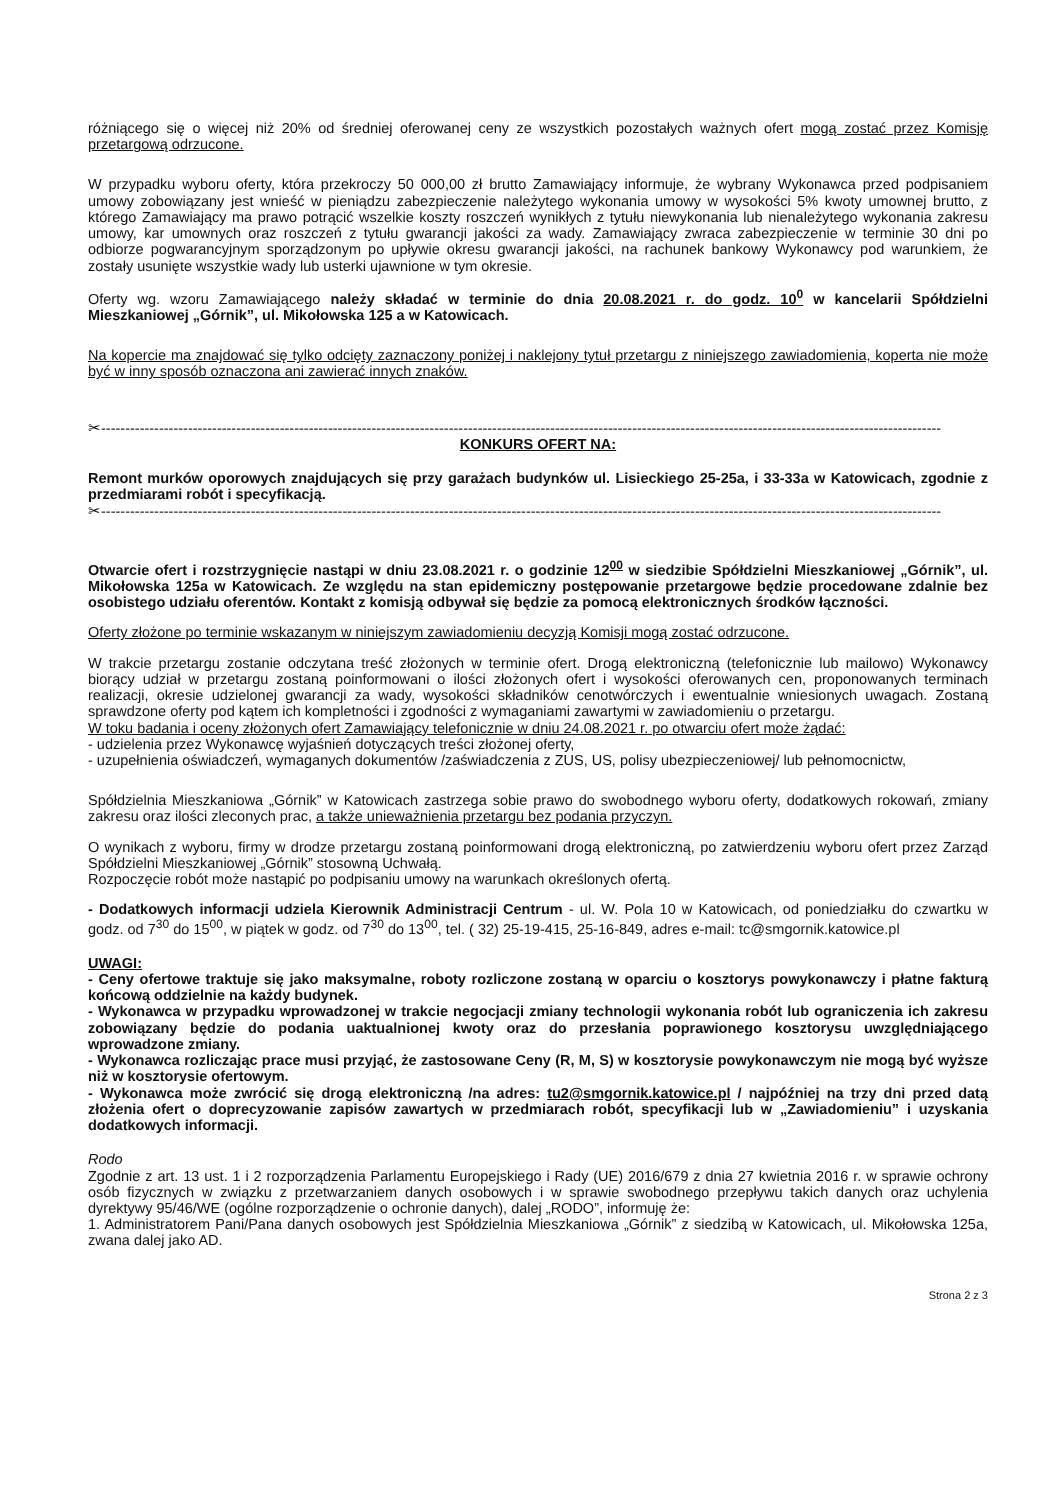różniącego się o więcej niż 20% od średniej oferowanej ceny ze wszystkich pozostałych ważnych ofert mogą zostać przez Komisję przetargową odrzucone.
W przypadku wyboru oferty, która przekroczy 50 000,00 zł brutto Zamawiający informuje, że wybrany Wykonawca przed podpisaniem umowy zobowiązany jest wnieść w pieniądzu zabezpieczenie należytego wykonania umowy w wysokości 5% kwoty umownej brutto, z którego Zamawiający ma prawo potrącić wszelkie koszty roszczeń wynikłych z tytułu niewykonania lub nienależytego wykonania zakresu umowy, kar umownych oraz roszczeń z tytułu gwarancji jakości za wady. Zamawiający zwraca zabezpieczenie w terminie 30 dni po odbiorze pogwarancyjnym sporządzonym po upływie okresu gwarancji jakości, na rachunek bankowy Wykonawcy pod warunkiem, że zostały usunięte wszystkie wady lub usterki ujawnione w tym okresie.
Oferty wg. wzoru Zamawiającego należy składać w terminie do dnia 20.08.2021 r. do godz. 10<sup>0</sup> w kancelarii Spółdzielni Mieszkaniowej „Górnik”, ul. Mikołowska 125 a w Katowicach.
Na kopercie ma znajdować się tylko odcięty zaznaczony poniżej i naklejony tytuł przetargu z niniejszego zawiadomienia, koperta nie może być w inny sposób oznaczona ani zawierać innych znaków.
✂------------------------------------------------------------------------------------------------------------------------------------------------------------------------------
KONKURS OFERT NA:
Remont murków oporowych znajdujących się przy garażach budynków ul. Lisieckiego 25-25a, i 33-33a w Katowicach, zgodnie z przedmiarami robót i specyfikacją.
✂------------------------------------------------------------------------------------------------------------------------------------------------------------------------------
Otwarcie ofert i rozstrzygnięcie nastąpi w dniu 23.08.2021 r. o godzinie 12<sup>00</sup> w siedzibie Spółdzielni Mieszkaniowej „Górnik”, ul. Mikołowska 125a w Katowicach. Ze względu na stan epidemiczny postępowanie przetargowe będzie procedowane zdalnie bez osobistego udziału oferentów. Kontakt z komisją odbywał się będzie za pomocą elektronicznych środków łączności.
Oferty złożone po terminie wskazanym w niniejszym zawiadomieniu decyzją Komisji mogą zostać odrzucone.
W trakcie przetargu zostanie odczytana treść złożonych w terminie ofert. Drogą elektroniczną (telefonicznie lub mailowo) Wykonawcy biorący udział w przetargu zostaną poinformowani o ilości złożonych ofert i wysokości oferowanych cen, proponowanych terminach realizacji, okresie udzielonej gwarancji za wady, wysokości składników cenotwórczych i ewentualnie wniesionych uwagach. Zostaną sprawdzone oferty pod kątem ich kompletności i zgodności z wymaganiami zawartymi w zawiadomieniu o przetargu.
W toku badania i oceny złożonych ofert Zamawiający telefonicznie w dniu 24.08.2021 r. po otwarciu ofert może żądać:
- udzielenia przez Wykonawcę wyjaśnień dotyczących treści złożonej oferty,
- uzupełnienia oświadczeń, wymaganych dokumentów /zaświadczenia z ZUS, US, polisy ubezpieczeniowej/ lub pełnomocnictw,
Spółdzielnia Mieszkaniowa „Górnik” w Katowicach zastrzega sobie prawo do swobodnego wyboru oferty, dodatkowych rokowań, zmiany zakresu oraz ilości zleconych prac, a także unieważnienia przetargu bez podania przyczyn.
O wynikach z wyboru, firmy w drodze przetargu zostaną poinformowani drogą elektroniczną, po zatwierdzeniu wyboru ofert przez Zarząd Spółdzielni Mieszkaniowej „Górnik” stosowną Uchwałą.
Rozpoczęcie robót może nastąpić po podpisaniu umowy na warunkach określonych ofertą.
- Dodatkowych informacji udziela Kierownik Administracji Centrum - ul. W. Pola 10 w Katowicach, od poniedziałku do czwartku w godz. od 7<sup>30</sup> do 15<sup>00</sup>, w piątek w godz. od 7<sup>30</sup> do 13<sup>00</sup>, tel. ( 32) 25-19-415, 25-16-849, adres e-mail: tc@smgornik.katowice.pl
UWAGI:
- Ceny ofertowe traktuje się jako maksymalne, roboty rozliczone zostaną w oparciu o kosztorys powykonawczy i płatne fakturą końcową oddzielnie na każdy budynek.
- Wykonawca w przypadku wprowadzonej w trakcie negocjacji zmiany technologii wykonania robót lub ograniczenia ich zakresu zobowiązany będzie do podania uaktualnionej kwoty oraz do przesłania poprawionego kosztorysu uwzględniającego wprowadzone zmiany.
- Wykonawca rozliczając prace musi przyjąć, że zastosowane Ceny (R, M, S) w kosztorysie powykonawczym nie mogą być wyższe niż w kosztorysie ofertowym.
- Wykonawca może zwrócić się drogą elektroniczną /na adres: tu2@smgornik.katowice.pl / najpóźniej na trzy dni przed datą złożenia ofert o doprecyzowanie zapisów zawartych w przedmiarach robót, specyfikacji lub w „Zawiadomieniu” i uzyskania dodatkowych informacji.
Rodo
Zgodnie z art. 13 ust. 1 i 2 rozporządzenia Parlamentu Europejskiego i Rady (UE) 2016/679 z dnia 27 kwietnia 2016 r. w sprawie ochrony osób fizycznych w związku z przetwarzaniem danych osobowych i w sprawie swobodnego przepływu takich danych oraz uchylenia dyrektywy 95/46/WE (ogólne rozporządzenie o ochronie danych), dalej „RODO”, informuję że:
1. Administratorem Pani/Pana danych osobowych jest Spółdzielnia Mieszkaniowa „Górnik” z siedzibą w Katowicach, ul. Mikołowska 125a, zwana dalej jako AD.
Strona 2 z 3